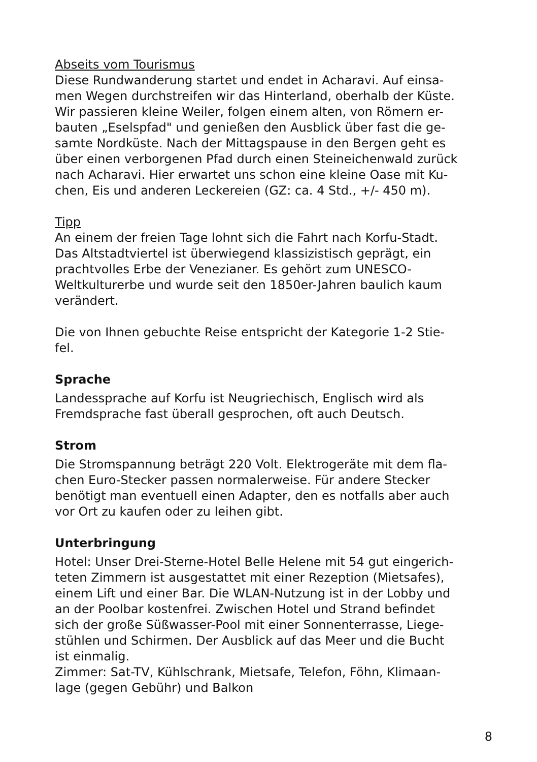Abseits vom Tourismus
Diese Rundwanderung startet und endet in Acharavi. Auf einsa-
men Wegen durchstreifen wir das Hinterland, oberhalb der Küste.
Wir passieren kleine Weiler, folgen einem alten, von Römern er-
bauten „Eselspfad" und genießen den Ausblick über fast die ge-
samte Nordküste. Nach der Mittagspause in den Bergen geht es
über einen verborgenen Pfad durch einen Steineichenwald zurück
nach Acharavi. Hier erwartet uns schon eine kleine Oase mit Ku-
chen, Eis und anderen Leckereien (GZ: ca. 4 Std., +/- 450 m).
Tipp
An einem der freien Tage lohnt sich die Fahrt nach Korfu-Stadt.
Das Altstadtviertel ist überwiegend klassizistisch geprägt, ein
prachtvolles Erbe der Venezianer. Es gehört zum UNESCO-
Weltkulturerbe und wurde seit den 1850er-Jahren baulich kaum
verändert.
Die von Ihnen gebuchte Reise entspricht der Kategorie 1-2 Stie-
fel.
Sprache
Landessprache auf Korfu ist Neugriechisch, Englisch wird als
Fremdsprache fast überall gesprochen, oft auch Deutsch.
Strom
Die Stromspannung beträgt 220 Volt. Elektrogeräte mit dem fla-
chen Euro-Stecker passen normalerweise. Für andere Stecker
benötigt man eventuell einen Adapter, den es notfalls aber auch
vor Ort zu kaufen oder zu leihen gibt.
Unterbringung
Hotel: Unser Drei-Sterne-Hotel Belle Helene mit 54 gut eingerich-
teten Zimmern ist ausgestattet mit einer Rezeption (Mietsafes),
einem Lift und einer Bar. Die WLAN-Nutzung ist in der Lobby und
an der Poolbar kostenfrei. Zwischen Hotel und Strand befindet
sich der große Süßwasser-Pool mit einer Sonnenterrasse, Liege-
stühlen und Schirmen. Der Ausblick auf das Meer und die Bucht
ist einmalig.
Zimmer: Sat-TV, Kühlschrank, Mietsafe, Telefon, Föhn, Klimaan-
lage (gegen Gebühr) und Balkon
8